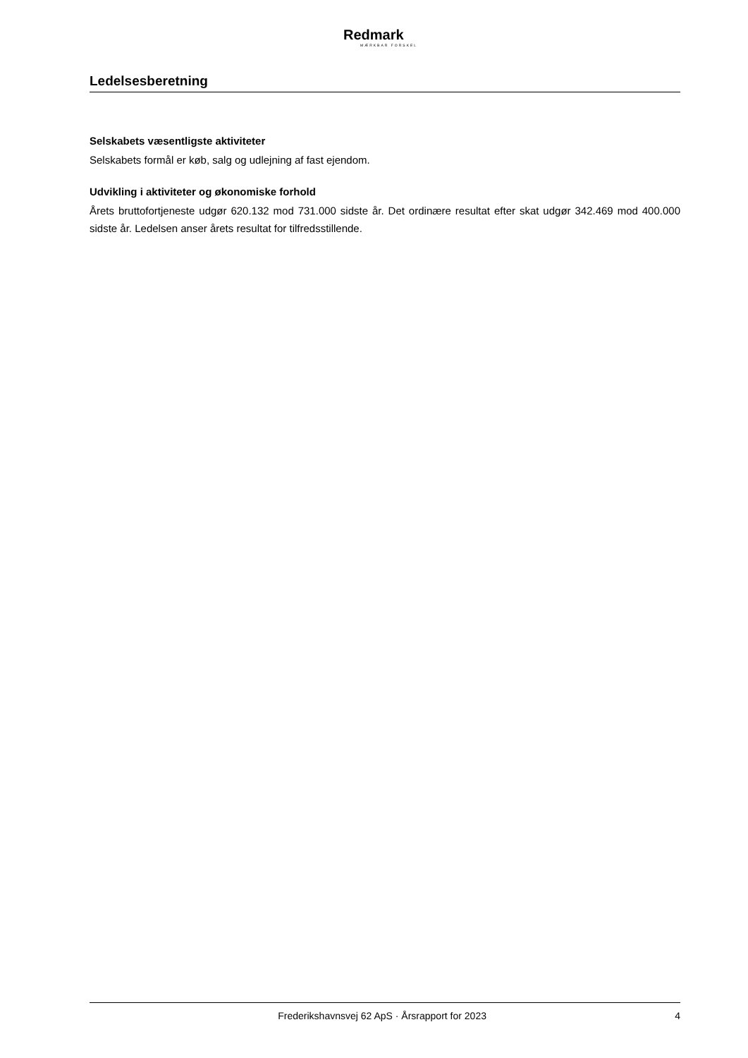Redmark
MÆRKBAR FORSKEL
Ledelsesberetning
Selskabets væsentligste aktiviteter
Selskabets formål er køb, salg og udlejning af fast ejendom.
Udvikling i aktiviteter og økonomiske forhold
Årets bruttofortjeneste udgør 620.132 mod 731.000 sidste år. Det ordinære resultat efter skat udgør 342.469 mod 400.000 sidste år. Ledelsen anser årets resultat for tilfredsstillende.
Frederikshavnsvej 62 ApS · Årsrapport for 2023 4